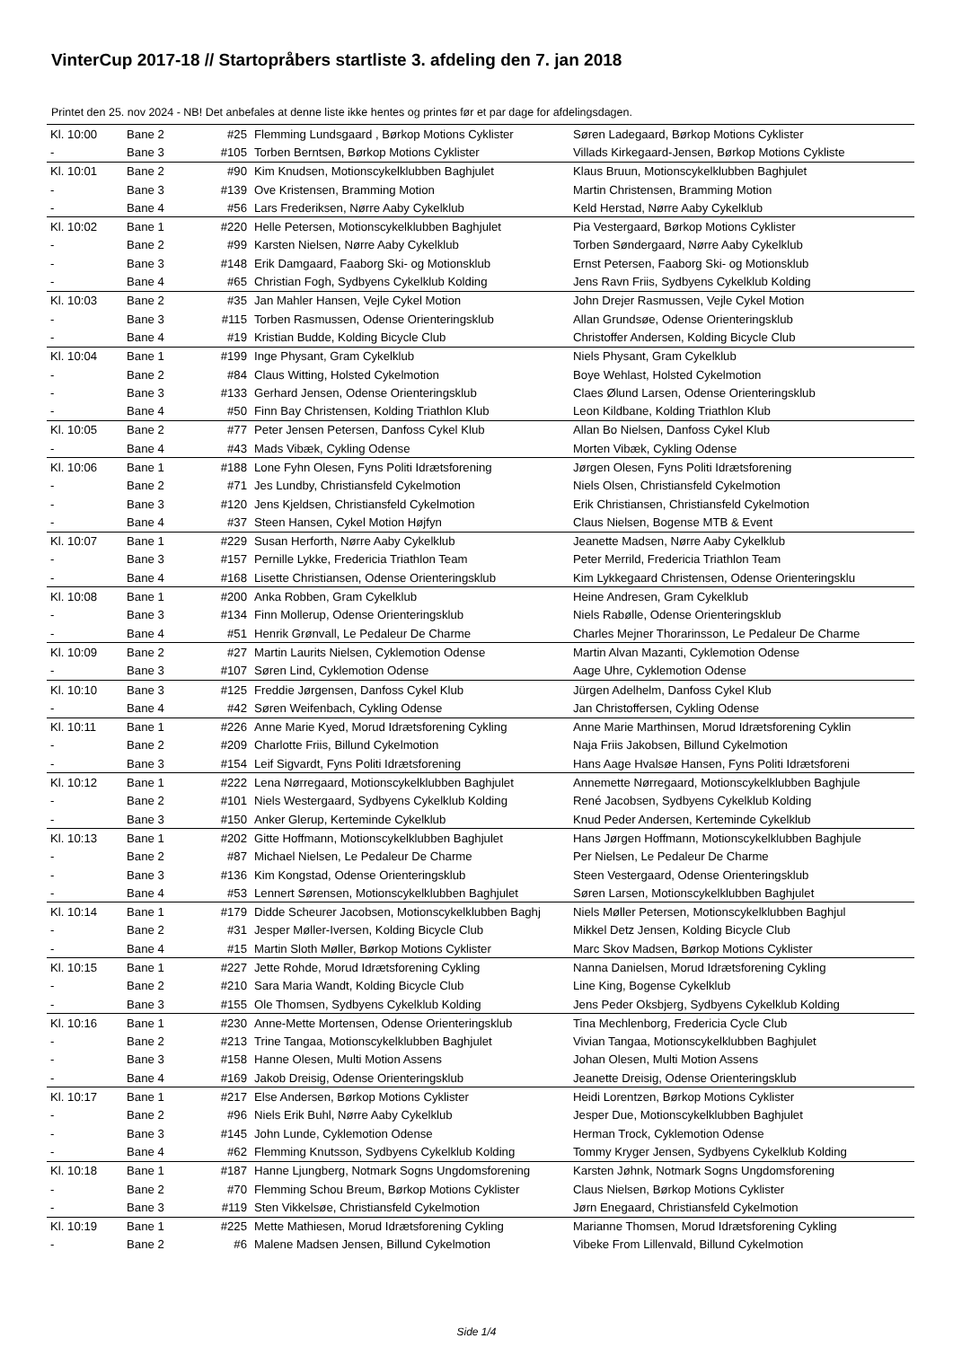VinterCup 2017-18 // Startopråbers startliste 3. afdeling den 7. jan 2018
Printet den 25. nov 2024 - NB! Det anbefales at denne liste ikke hentes og printes før et par dage for afdelingsdagen.
| Kl. 10:00 | Bane 2 | #25 | Flemming Lundsgaard , Børkop Motions Cyklister | Søren Ladegaard, Børkop Motions Cyklister |
| - | Bane 3 | #105 | Torben Berntsen, Børkop Motions Cyklister | Villads Kirkegaard-Jensen, Børkop Motions Cykliste |
| Kl. 10:01 | Bane 2 | #90 | Kim Knudsen, Motionscykelklubben Baghjulet | Klaus Bruun, Motionscykelklubben Baghjulet |
| - | Bane 3 | #139 | Ove Kristensen, Bramming Motion | Martin Christensen, Bramming Motion |
| - | Bane 4 | #56 | Lars Frederiksen, Nørre Aaby Cykelklub | Keld Herstad, Nørre Aaby Cykelklub |
| Kl. 10:02 | Bane 1 | #220 | Helle Petersen, Motionscykelklubben Baghjulet | Pia Vestergaard, Børkop Motions Cyklister |
| - | Bane 2 | #99 | Karsten Nielsen, Nørre Aaby Cykelklub | Torben Søndergaard, Nørre Aaby Cykelklub |
| - | Bane 3 | #148 | Erik Damgaard, Faaborg Ski- og Motionsklub | Ernst Petersen, Faaborg Ski- og Motionsklub |
| - | Bane 4 | #65 | Christian Fogh, Sydbyens Cykelklub Kolding | Jens Ravn Friis, Sydbyens Cykelklub Kolding |
| Kl. 10:03 | Bane 2 | #35 | Jan Mahler Hansen, Vejle Cykel Motion | John Drejer Rasmussen, Vejle Cykel Motion |
| - | Bane 3 | #115 | Torben Rasmussen, Odense Orienteringsklub | Allan Grundsøe, Odense Orienteringsklub |
| - | Bane 4 | #19 | Kristian Budde, Kolding Bicycle Club | Christoffer Andersen, Kolding Bicycle Club |
| Kl. 10:04 | Bane 1 | #199 | Inge Physant, Gram Cykelklub | Niels Physant, Gram Cykelklub |
| - | Bane 2 | #84 | Claus Witting, Holsted Cykelmotion | Boye Wehlast, Holsted Cykelmotion |
| - | Bane 3 | #133 | Gerhard Jensen, Odense Orienteringsklub | Claes Ølund Larsen, Odense Orienteringsklub |
| - | Bane 4 | #50 | Finn Bay Christensen, Kolding Triathlon Klub | Leon Kildbane, Kolding Triathlon Klub |
| Kl. 10:05 | Bane 2 | #77 | Peter Jensen Petersen, Danfoss Cykel Klub | Allan Bo Nielsen, Danfoss Cykel Klub |
| - | Bane 4 | #43 | Mads Vibæk, Cykling Odense | Morten Vibæk, Cykling Odense |
| Kl. 10:06 | Bane 1 | #188 | Lone Fyhn Olesen, Fyns Politi Idrætsforening | Jørgen Olesen, Fyns Politi Idrætsforening |
| - | Bane 2 | #71 | Jes Lundby, Christiansfeld Cykelmotion | Niels Olsen, Christiansfeld Cykelmotion |
| - | Bane 3 | #120 | Jens Kjeldsen, Christiansfeld Cykelmotion | Erik Christiansen, Christiansfeld Cykelmotion |
| - | Bane 4 | #37 | Steen Hansen, Cykel Motion Højfyn | Claus Nielsen, Bogense MTB & Event |
| Kl. 10:07 | Bane 1 | #229 | Susan Herforth, Nørre Aaby Cykelklub | Jeanette Madsen, Nørre Aaby Cykelklub |
| - | Bane 3 | #157 | Pernille Lykke, Fredericia Triathlon Team | Peter Merrild, Fredericia Triathlon Team |
| - | Bane 4 | #168 | Lisette Christiansen, Odense Orienteringsklub | Kim Lykkegaard Christensen, Odense Orienteringsklu |
| Kl. 10:08 | Bane 1 | #200 | Anka Robben, Gram Cykelklub | Heine Andresen, Gram Cykelklub |
| - | Bane 3 | #134 | Finn Mollerup, Odense Orienteringsklub | Niels Rabølle, Odense Orienteringsklub |
| - | Bane 4 | #51 | Henrik Grønvall, Le Pedaleur De Charme | Charles Mejner Thorarinsson, Le Pedaleur De Charme |
| Kl. 10:09 | Bane 2 | #27 | Martin Laurits Nielsen, Cyklemotion Odense | Martin Alvan Mazanti, Cyklemotion Odense |
| - | Bane 3 | #107 | Søren Lind, Cyklemotion Odense | Aage Uhre, Cyklemotion Odense |
| Kl. 10:10 | Bane 3 | #125 | Freddie Jørgensen, Danfoss Cykel Klub | Jürgen Adelhelm, Danfoss Cykel Klub |
| - | Bane 4 | #42 | Søren Weifenbach, Cykling Odense | Jan Christoffersen, Cykling Odense |
| Kl. 10:11 | Bane 1 | #226 | Anne Marie Kyed, Morud Idrætsforening Cykling | Anne Marie Marthinsen, Morud Idrætsforening Cyklin |
| - | Bane 2 | #209 | Charlotte Friis, Billund Cykelmotion | Naja Friis Jakobsen, Billund Cykelmotion |
| - | Bane 3 | #154 | Leif Sigvardt, Fyns Politi Idrætsforening | Hans Aage Hvalsøe Hansen, Fyns Politi Idrætsforeni |
| Kl. 10:12 | Bane 1 | #222 | Lena Nørregaard, Motionscykelklubben Baghjulet | Annemette Nørregaard, Motionscykelklubben Baghjule |
| - | Bane 2 | #101 | Niels Westergaard, Sydbyens Cykelklub Kolding | René Jacobsen, Sydbyens Cykelklub Kolding |
| - | Bane 3 | #150 | Anker Glerup, Kerteminde Cykelklub | Knud Peder Andersen, Kerteminde Cykelklub |
| Kl. 10:13 | Bane 1 | #202 | Gitte Hoffmann, Motionscykelklubben Baghjulet | Hans Jørgen Hoffmann, Motionscykelklubben Baghjule |
| - | Bane 2 | #87 | Michael Nielsen, Le Pedaleur De Charme | Per Nielsen, Le Pedaleur De Charme |
| - | Bane 3 | #136 | Kim Kongstad, Odense Orienteringsklub | Steen Vestergaard, Odense Orienteringsklub |
| - | Bane 4 | #53 | Lennert Sørensen, Motionscykelklubben Baghjulet | Søren Larsen, Motionscykelklubben Baghjulet |
| Kl. 10:14 | Bane 1 | #179 | Didde Scheurer Jacobsen, Motionscykelklubben Baghj | Niels Møller Petersen, Motionscykelklubben Baghjul |
| - | Bane 2 | #31 | Jesper Møller-Iversen, Kolding Bicycle Club | Mikkel Detz Jensen, Kolding Bicycle Club |
| - | Bane 4 | #15 | Martin Sloth Møller, Børkop Motions Cyklister | Marc Skov Madsen, Børkop Motions Cyklister |
| Kl. 10:15 | Bane 1 | #227 | Jette Rohde, Morud Idrætsforening Cykling | Nanna Danielsen, Morud Idrætsforening Cykling |
| - | Bane 2 | #210 | Sara Maria Wandt, Kolding Bicycle Club | Line King, Bogense Cykelklub |
| - | Bane 3 | #155 | Ole Thomsen, Sydbyens Cykelklub Kolding | Jens Peder Oksbjerg, Sydbyens Cykelklub Kolding |
| Kl. 10:16 | Bane 1 | #230 | Anne-Mette Mortensen, Odense Orienteringsklub | Tina Mechlenborg, Fredericia Cycle Club |
| - | Bane 2 | #213 | Trine Tangaa, Motionscykelklubben Baghjulet | Vivian Tangaa, Motionscykelklubben Baghjulet |
| - | Bane 3 | #158 | Hanne Olesen, Multi Motion Assens | Johan Olesen, Multi Motion Assens |
| - | Bane 4 | #169 | Jakob Dreisig, Odense Orienteringsklub | Jeanette Dreisig, Odense Orienteringsklub |
| Kl. 10:17 | Bane 1 | #217 | Else Andersen, Børkop Motions Cyklister | Heidi Lorentzen, Børkop Motions Cyklister |
| - | Bane 2 | #96 | Niels Erik Buhl, Nørre Aaby Cykelklub | Jesper Due, Motionscykelklubben Baghjulet |
| - | Bane 3 | #145 | John Lunde, Cyklemotion Odense | Herman Trock, Cyklemotion Odense |
| - | Bane 4 | #62 | Flemming Knutsson, Sydbyens Cykelklub Kolding | Tommy Kryger Jensen, Sydbyens Cykelklub Kolding |
| Kl. 10:18 | Bane 1 | #187 | Hanne Ljungberg, Notmark Sogns Ungdomsforening | Karsten Jøhnk, Notmark Sogns Ungdomsforening |
| - | Bane 2 | #70 | Flemming Schou Breum, Børkop Motions Cyklister | Claus Nielsen, Børkop Motions Cyklister |
| - | Bane 3 | #119 | Sten Vikkelsøe, Christiansfeld Cykelmotion | Jørn Enegaard, Christiansfeld Cykelmotion |
| Kl. 10:19 | Bane 1 | #225 | Mette Mathiesen, Morud Idrætsforening Cykling | Marianne Thomsen, Morud Idrætsforening Cykling |
| - | Bane 2 | #6 | Malene Madsen Jensen, Billund Cykelmotion | Vibeke From Lillenvald, Billund Cykelmotion |
Side 1/4